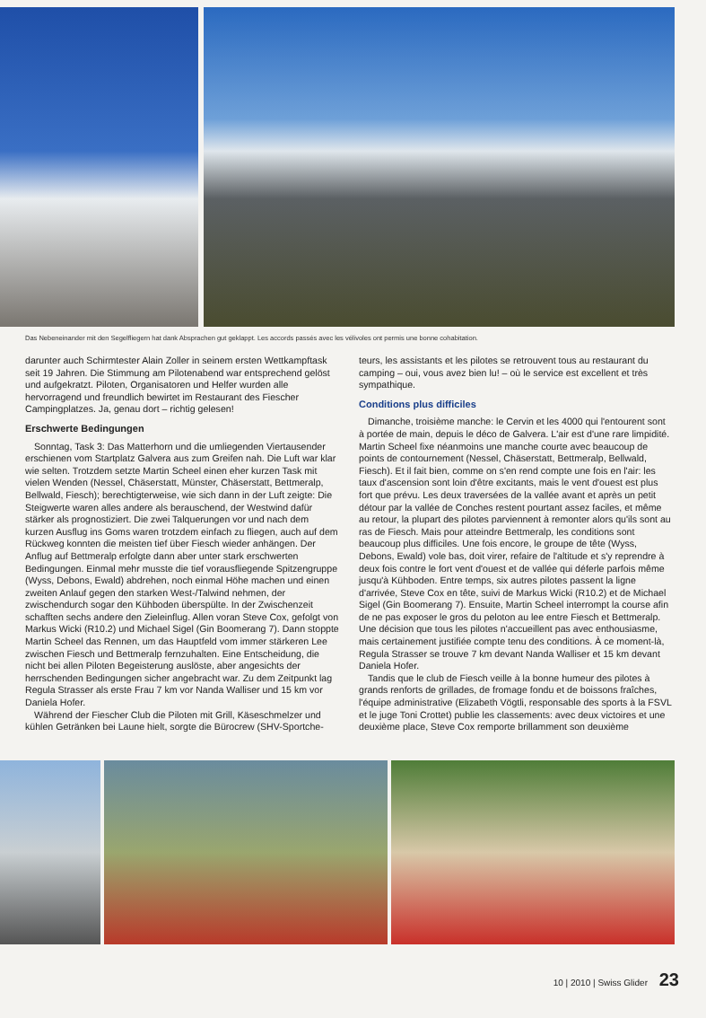Das Nebeneinander mit den Segelfliegern hat dank Absprachen gut geklappt. Les accords passés avec les vélivoles ont permis une bonne cohabitation.
darunter auch Schirmtester Alain Zoller in seinem ersten Wettkampftask seit 19 Jahren. Die Stimmung am Pilotenabend war entsprechend gelöst und aufgekratzt. Piloten, Organisatoren und Helfer wurden alle hervorragend und freundlich bewirtet im Restaurant des Fiescher Campingplatzes. Ja, genau dort – richtig gelesen!
Erschwerte Bedingungen
Sonntag, Task 3: Das Matterhorn und die umliegenden Viertausender erschienen vom Startplatz Galvera aus zum Greifen nah. Die Luft war klar wie selten. Trotzdem setzte Martin Scheel einen eher kurzen Task mit vielen Wenden (Nessel, Chäserstatt, Münster, Chäserstatt, Bettmeralp, Bellwald, Fiesch); berechtigterweise, wie sich dann in der Luft zeigte: Die Steigwerte waren alles andere als berauschend, der Westwind dafür stärker als prognostiziert. Die zwei Talquerungen vor und nach dem kurzen Ausflug ins Goms waren trotzdem einfach zu fliegen, auch auf dem Rückweg konnten die meisten tief über Fiesch wieder anhängen. Der Anflug auf Bettmeralp erfolgte dann aber unter stark erschwerten Bedingungen. Einmal mehr musste die tief vorausfliegende Spitzengruppe (Wyss, Debons, Ewald) abdrehen, noch einmal Höhe machen und einen zweiten Anlauf gegen den starken West-/Talwind nehmen, der zwischendurch sogar den Kühboden überspülte. In der Zwischenzeit schafften sechs andere den Zieleinflug. Allen voran Steve Cox, gefolgt von Markus Wicki (R10.2) und Michael Sigel (Gin Boomerang 7). Dann stoppte Martin Scheel das Rennen, um das Hauptfeld vom immer stärkeren Lee zwischen Fiesch und Bettmeralp fernzuhalten. Eine Entscheidung, die nicht bei allen Piloten Begeisterung auslöste, aber angesichts der herrschenden Bedingungen sicher angebracht war. Zu dem Zeitpunkt lag Regula Strasser als erste Frau 7 km vor Nanda Walliser und 15 km vor Daniela Hofer.
Während der Fiescher Club die Piloten mit Grill, Käseschmelzer und kühlen Getränken bei Laune hielt, sorgte die Bürocrew (SHV-Sportche-
teurs, les assistants et les pilotes se retrouvent tous au restaurant du camping – oui, vous avez bien lu! – où le service est excellent et très sympathique.
Conditions plus difficiles
Dimanche, troisième manche: le Cervin et les 4000 qui l'entourent sont à portée de main, depuis le déco de Galvera. L'air est d'une rare limpidité. Martin Scheel fixe néanmoins une manche courte avec beaucoup de points de contournement (Nessel, Chäserstatt, Bettmeralp, Bellwald, Fiesch). Et il fait bien, comme on s'en rend compte une fois en l'air: les taux d'ascension sont loin d'être excitants, mais le vent d'ouest est plus fort que prévu. Les deux traversées de la vallée avant et après un petit détour par la vallée de Conches restent pourtant assez faciles, et même au retour, la plupart des pilotes parviennent à remonter alors qu'ils sont au ras de Fiesch. Mais pour atteindre Bettmeralp, les conditions sont beaucoup plus difficiles. Une fois encore, le groupe de tête (Wyss, Debons, Ewald) vole bas, doit virer, refaire de l'altitude et s'y reprendre à deux fois contre le fort vent d'ouest et de vallée qui déferle parfois même jusqu'à Kühboden. Entre temps, six autres pilotes passent la ligne d'arrivée, Steve Cox en tête, suivi de Markus Wicki (R10.2) et de Michael Sigel (Gin Boomerang 7). Ensuite, Martin Scheel interrompt la course afin de ne pas exposer le gros du peloton au lee entre Fiesch et Bettmeralp. Une décision que tous les pilotes n'accueillent pas avec enthousiasme, mais certainement justifiée compte tenu des conditions. À ce moment-là, Regula Strasser se trouve 7 km devant Nanda Walliser et 15 km devant Daniela Hofer.
Tandis que le club de Fiesch veille à la bonne humeur des pilotes à grands renforts de grillades, de fromage fondu et de boissons fraîches, l'équipe administrative (Elizabeth Vögtli, responsable des sports à la FSVL et le juge Toni Crottet) publie les classements: avec deux victoires et une deuxième place, Steve Cox remporte brillamment son deuxième
10 | 2010 | Swiss Glider 23